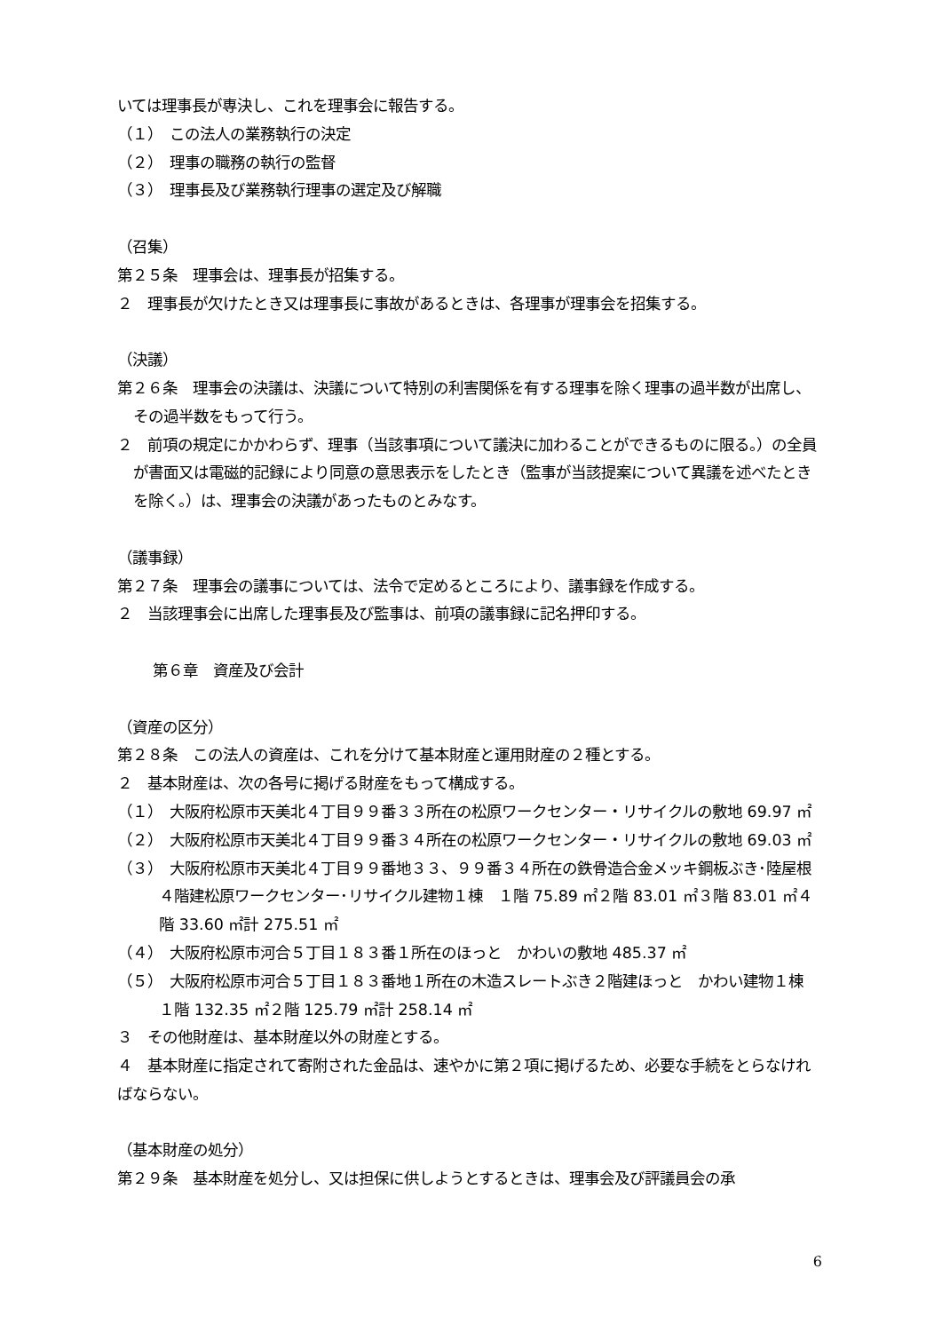いては理事長が専決し、これを理事会に報告する。
（１）　この法人の業務執行の決定
（２）　理事の職務の執行の監督
（３）　理事長及び業務執行理事の選定及び解職
（召集）
第２５条　理事会は、理事長が招集する。
２　理事長が欠けたとき又は理事長に事故があるときは、各理事が理事会を招集する。
（決議）
第２６条　理事会の決議は、決議について特別の利害関係を有する理事を除く理事の過半数が出席し、その過半数をもって行う。
２　前項の規定にかかわらず、理事（当該事項について議決に加わることができるものに限る。）の全員が書面又は電磁的記録により同意の意思表示をしたとき（監事が当該提案について異議を述べたときを除く。）は、理事会の決議があったものとみなす。
（議事録）
第２７条　理事会の議事については、法令で定めるところにより、議事録を作成する。
２　当該理事会に出席した理事長及び監事は、前項の議事録に記名押印する。
第６章　資産及び会計
（資産の区分）
第２８条　この法人の資産は、これを分けて基本財産と運用財産の２種とする。
２　基本財産は、次の各号に掲げる財産をもって構成する。
（１）　大阪府松原市天美北４丁目９９番３３所在の松原ワークセンター・リサイクルの敷地 69.97 ㎡
（２）　大阪府松原市天美北４丁目９９番３４所在の松原ワークセンター・リサイクルの敷地 69.03 ㎡
（３）　大阪府松原市天美北４丁目９９番地３３、９９番３４所在の鉄骨造合金メッキ鋼板ぶき･陸屋根４階建松原ワークセンター･リサイクル建物１棟　１階 75.89 ㎡２階 83.01 ㎡３階 83.01 ㎡４階 33.60 ㎡計 275.51 ㎡
（４）　大阪府松原市河合５丁目１８３番１所在のほっと　かわいの敷地 485.37 ㎡
（５）　大阪府松原市河合５丁目１８３番地１所在の木造スレートぶき２階建ほっと　かわい建物１棟　１階 132.35 ㎡２階 125.79 ㎡計 258.14 ㎡
３　その他財産は、基本財産以外の財産とする。
４　基本財産に指定されて寄附された金品は、速やかに第２項に掲げるため、必要な手続をとらなければならない。
（基本財産の処分）
第２９条　基本財産を処分し、又は担保に供しようとするときは、理事会及び評議員会の承
6